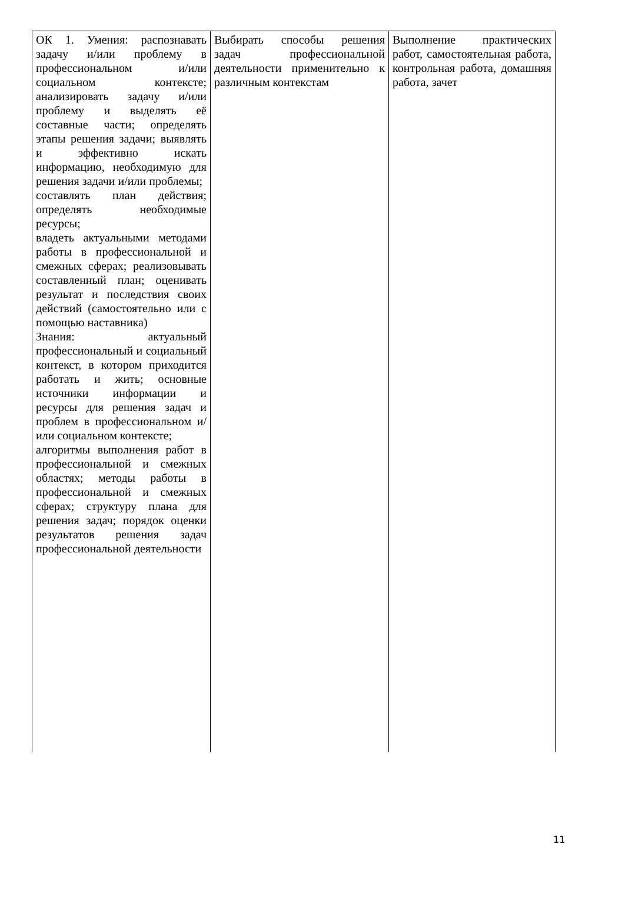| ОК 1. Умения: распознавать задачу и/или проблему в профессиональном и/или социальном контексте; анализировать задачу и/или проблему и выделять её составные части; определять этапы решения задачи; выявлять и эффективно искать информацию, необходимую для решения задачи и/или проблемы; составлять план действия; определять необходимые ресурсы; владеть актуальными методами работы в профессиональной и смежных сферах; реализовывать составленный план; оценивать результат и последствия своих действий (самостоятельно или с помощью наставника) Знания: актуальный профессиональный и социальный контекст, в котором приходится работать и жить; основные источники информации и ресурсы для решения задач и проблем в профессиональном и/или социальном контексте; алгоритмы выполнения работ в профессиональной и смежных областях; методы работы в профессиональной и смежных сферах; структуру плана для решения задач; порядок оценки результатов решения задач профессиональной деятельности | Выбирать способы решения задач профессиональной деятельности применительно к различным контекстам | Выполнение практических работ, самостоятельная работа, контрольная работа, домашняя работа, зачет |
11